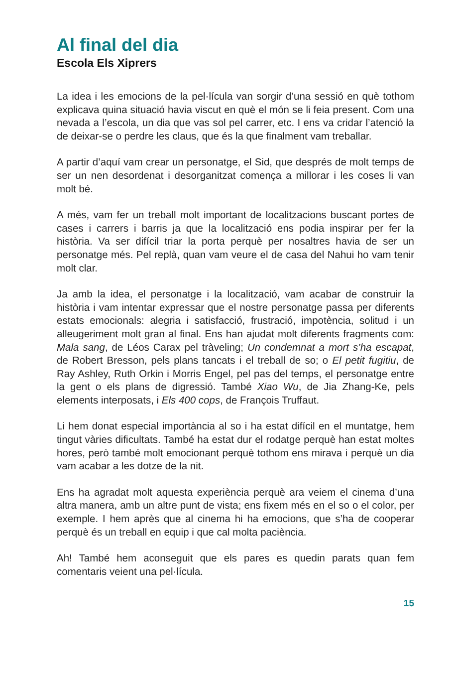Al final del dia
Escola Els Xiprers
La idea i les emocions de la pel·lícula van sorgir d’una sessió en què tothom explicava quina situació havia viscut en què el món se li feia present. Com una nevada a l’escola, un dia que vas sol pel carrer, etc. I ens va cridar l’atenció la de deixar-se o perdre les claus, que és la que finalment vam treballar.
A partir d’aquí vam crear un personatge, el Sid, que després de molt temps de ser un nen desordenat i desorganitzat comença a millorar i les coses li van molt bé.
A més, vam fer un treball molt important de localitzacions buscant portes de cases i carrers i barris ja que la localització ens podia inspirar per fer la història. Va ser difícil triar la porta perquè per nosaltres havia de ser un personatge més. Pel replà, quan vam veure el de casa del Nahui ho vam tenir molt clar.
Ja amb la idea, el personatge i la localització, vam acabar de construir la història i vam intentar expressar que el nostre personatge passa per diferents estats emocionals: alegria i satisfacció, frustració, impotència, solitud i un alleugeriment molt gran al final. Ens han ajudat molt diferents fragments com: Mala sang, de Léos Carax pel tràveling; Un condemnat a mort s’ha escapat, de Robert Bresson, pels plans tancats i el treball de so; o El petit fugitiu, de Ray Ashley, Ruth Orkin i Morris Engel, pel pas del temps, el personatge entre la gent o els plans de digressió. També Xiao Wu, de Jia Zhang-Ke, pels elements interposats, i Els 400 cops, de François Truffaut.
Li hem donat especial importància al so i ha estat difícil en el muntatge, hem tingut vàries dificultats. També ha estat dur el rodatge perquè han estat moltes hores, però també molt emocionant perquè tothom ens mirava i perquè un dia vam acabar a les dotze de la nit.
Ens ha agradat molt aquesta experiència perquè ara veiem el cinema d’una altra manera, amb un altre punt de vista; ens fixem més en el so o el color, per exemple. I hem après que al cinema hi ha emocions, que s’ha de cooperar perquè és un treball en equip i que cal molta paciència.
Ah! També hem aconseguit que els pares es quedin parats quan fem comentaris veient una pel·lícula.
15